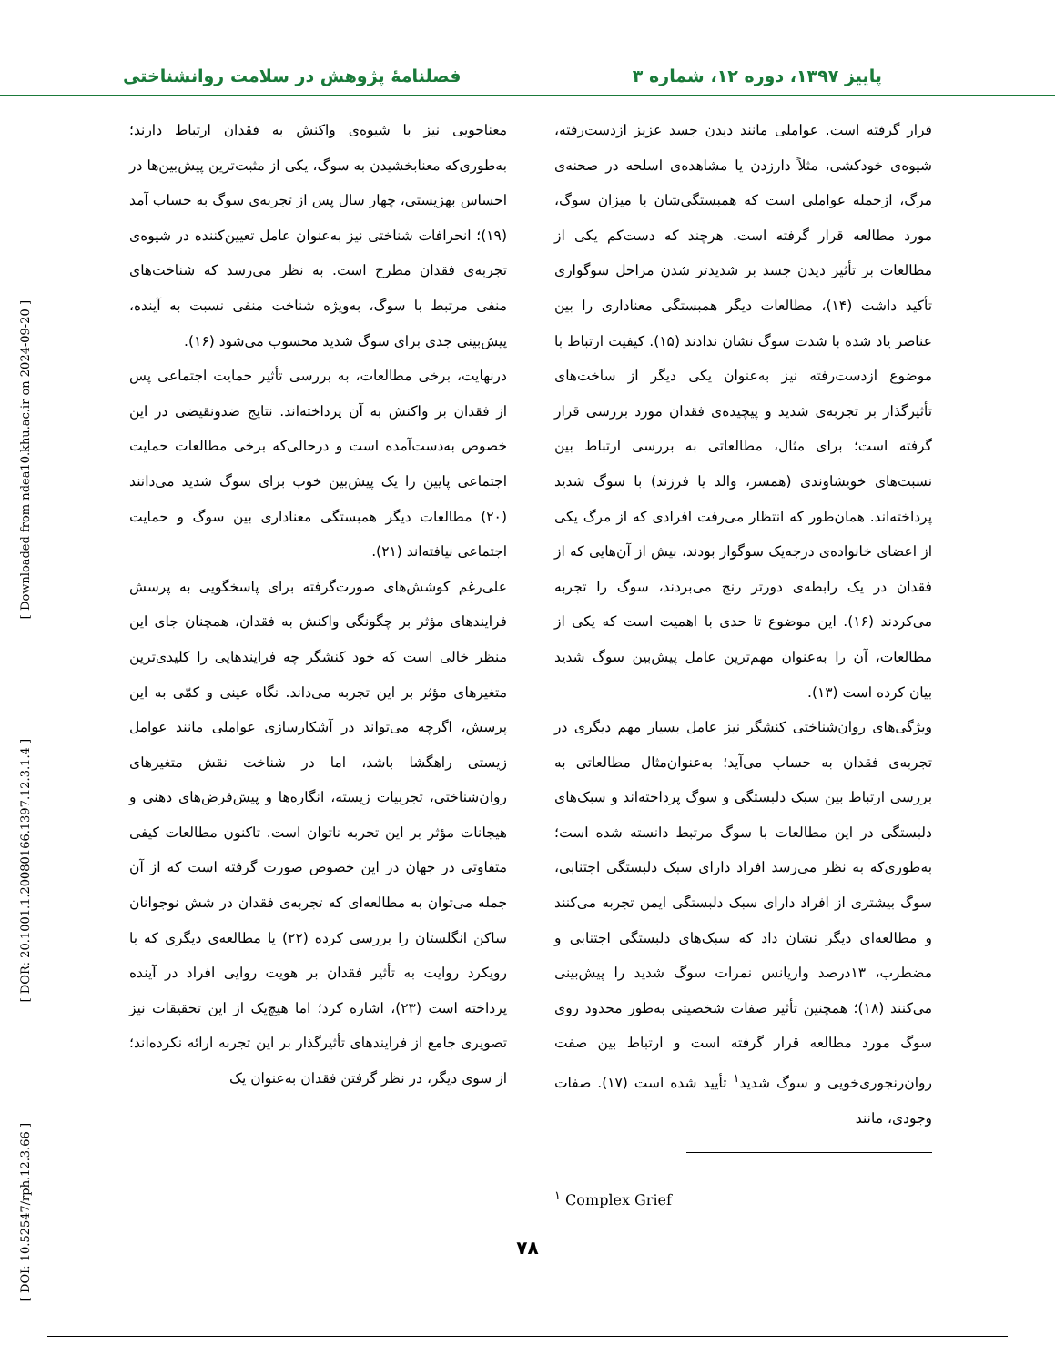[ Downloaded from ndea10.khu.ac.ir on 2024-09-20 ]
[ DOR: 20.1001.1.20080166.1397.12.3.1.4 ]
[ DOI: 10.52547/rph.12.3.66 ]
پاییز ۱۳۹۷، دوره ۱۲، شماره ۳ فصلنامهٔ پژوهش در سلامت روانشناختی
قرار گرفته است. عواملی مانند دیدن جسد عزیز ازدست‌رفته، شیوه‌ی خودکشی، مثلاً دارزدن یا مشاهده‌ی اسلحه در صحنه‌ی مرگ، ازجمله عواملی است که همبستگی‌شان با میزان سوگ، مورد مطالعه قرار گرفته است. هرچند که دست‌کم یکی از مطالعات بر تأثیر دیدن جسد بر شدیدتر شدن مراحل سوگواری تأکید داشت (۱۴)، مطالعات دیگر همبستگی معناداری را بین عناصر یاد شده با شدت سوگ نشان ندادند (۱۵). کیفیت ارتباط با موضوع ازدست‌رفته نیز به‌عنوان یکی دیگر از ساخت‌های تأثیرگذار بر تجربه‌ی شدید و پیچیده‌ی فقدان مورد بررسی قرار گرفته است؛ برای مثال، مطالعاتی به بررسی ارتباط بین نسبت‌های خویشاوندی (همسر، والد یا فرزند) با سوگ شدید پرداخته‌اند. همان‌طور که انتظار می‌رفت افرادی که از مرگ یکی از اعضای خانواده‌ی درجه‌یک سوگوار بودند، بیش از آن‌هایی که از فقدان در یک رابطه‌ی دورتر رنج می‌بردند، سوگ را تجربه می‌کردند (۱۶). این موضوع تا حدی با اهمیت است که یکی از مطالعات، آن را به‌عنوان مهم‌ترین عامل پیش‌بین سوگ شدید بیان کرده است (۱۳).
ویژگی‌های روان‌شناختی کنشگر نیز عامل بسیار مهم دیگری در تجربه‌ی فقدان به حساب می‌آید؛ به‌عنوان‌مثال مطالعاتی به بررسی ارتباط بین سبک دلبستگی و سوگ پرداخته‌اند و سبک‌های دلبستگی در این مطالعات با سوگ مرتبط دانسته شده است؛ به‌طوری‌که به نظر می‌رسد افراد دارای سبک دلبستگی اجتنابی، سوگ بیشتری از افراد دارای سبک دلبستگی ایمن تجربه می‌کنند و مطالعه‌ای دیگر نشان داد که سبک‌های دلبستگی اجتنابی و مضطرب، ۱۳درصد واریانس نمرات سوگ شدید را پیش‌بینی می‌کنند (۱۸)؛ همچنین تأثیر صفات شخصیتی به‌طور محدود روی سوگ مورد مطالعه قرار گرفته است و ارتباط بین صفت روان‌رنجوری‌خویی و سوگ شدید<sup>۱</sup> تأیید شده است (۱۷). صفات وجودی، مانند
<sup>۱</sup> Complex Grief
معناجویی نیز با شیوه‌ی واکنش به فقدان ارتباط دارند؛ به‌طوری‌که معنابخشیدن به سوگ، یکی از مثبت‌ترین پیش‌بین‌ها در احساس بهزیستی، چهار سال پس از تجربه‌ی سوگ به حساب آمد (۱۹)؛ انحرافات شناختی نیز به‌عنوان عامل تعیین‌کننده در شیوه‌ی تجربه‌ی فقدان مطرح است. به نظر می‌رسد که شناخت‌های منفی مرتبط با سوگ، به‌ویژه شناخت منفی نسبت به آینده، پیش‌بینی جدی برای سوگ شدید محسوب می‌شود (۱۶).
درنهایت، برخی مطالعات، به بررسی تأثیر حمایت اجتماعی پس از فقدان بر واکنش به آن پرداخته‌اند. نتایج ضدونقیضی در این خصوص به‌دست‌آمده است و درحالی‌که برخی مطالعات حمایت اجتماعی پایین را یک پیش‌بین خوب برای سوگ شدید می‌دانند (۲۰) مطالعات دیگر همبستگی معناداری بین سوگ و حمایت اجتماعی نیافته‌اند (۲۱).
علی‌رغم کوشش‌های صورت‌گرفته برای پاسخگویی به پرسش فرایندهای مؤثر بر چگونگی واکنش به فقدان، همچنان جای این منظر خالی است که خود کنشگر چه فرایندهایی را کلیدی‌ترین متغیرهای مؤثر بر این تجربه می‌داند. نگاه عینی و کمّی به این پرسش، اگرچه می‌تواند در آشکارسازی عواملی مانند عوامل زیستی راهگشا باشد، اما در شناخت نقش متغیرهای روان‌شناختی، تجربیات زیسته، انگاره‌ها و پیش‌فرض‌های ذهنی و هیجانات مؤثر بر این تجربه ناتوان است. تاکنون مطالعات کیفی متفاوتی در جهان در این خصوص صورت گرفته است که از آن جمله می‌توان به مطالعه‌ای که تجربه‌ی فقدان در شش نوجوانان ساکن انگلستان را بررسی کرده (۲۲) یا مطالعه‌ی دیگری که با رویکرد روایت به تأثیر فقدان بر هویت روایی افراد در آینده پرداخته است (۲۳)، اشاره کرد؛ اما هیچ‌یک از این تحقیقات نیز تصویری جامع از فرایندهای تأثیرگذار بر این تجربه ارائه نکرده‌اند؛ از سوی دیگر، در نظر گرفتن فقدان به‌عنوان یک
۷۸